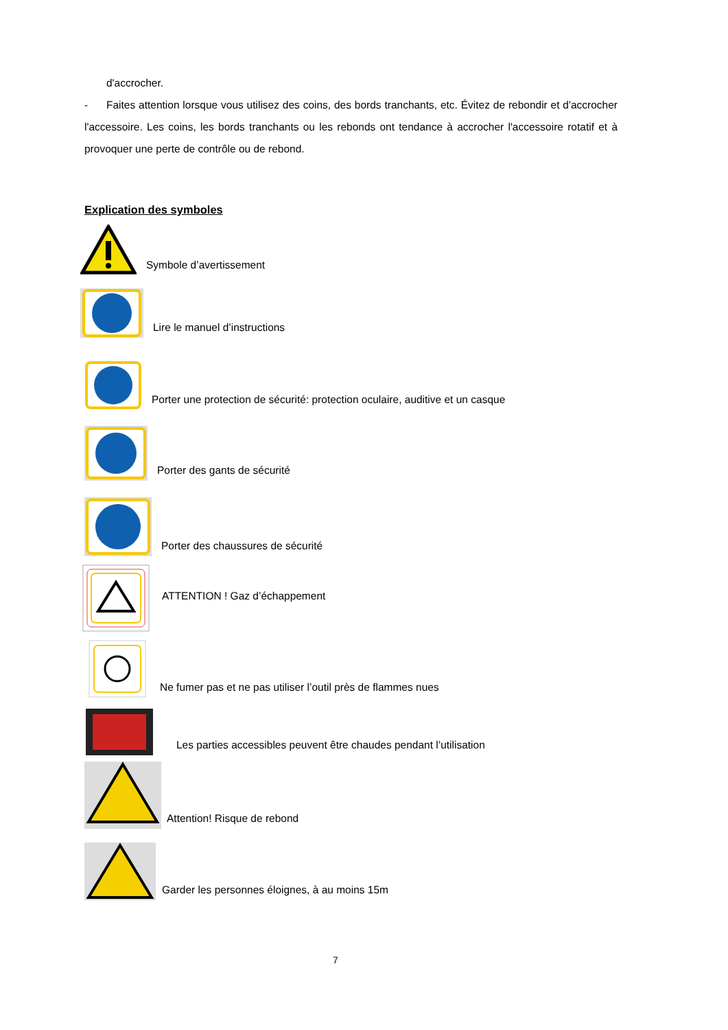d'accrocher.
- Faites attention lorsque vous utilisez des coins, des bords tranchants, etc. Évitez de rebondir et d'accrocher l'accessoire. Les coins, les bords tranchants ou les rebonds ont tendance à accrocher l'accessoire rotatif et à provoquer une perte de contrôle ou de rebond.
Explication des symboles
Symbole d’avertissement
Lire le manuel d’instructions
Porter une protection de sécurité: protection oculaire, auditive et un casque
Porter des gants de sécurité
Porter des chaussures de sécurité
ATTENTION ! Gaz d’échappement
Ne fumer pas et ne pas utiliser l’outil près de flammes nues
Les parties accessibles peuvent être chaudes pendant l’utilisation
Attention! Risque de rebond
Garder les personnes éloignes, à au moins 15m
7